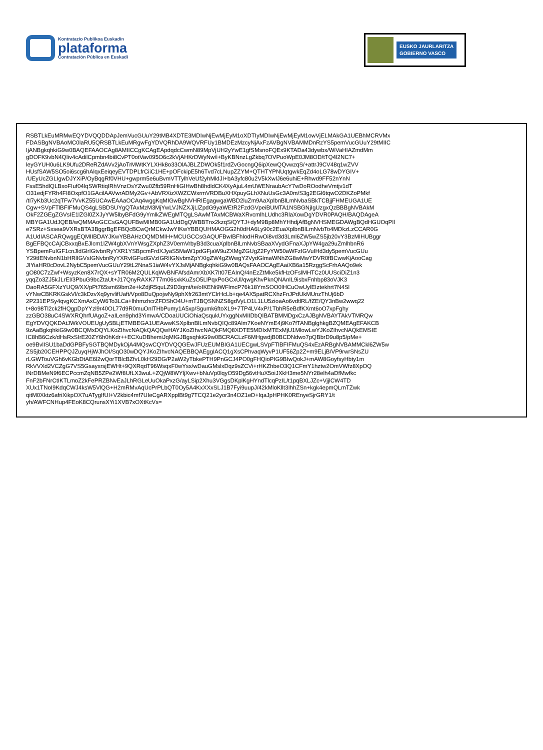Kontratazio Publikoa Euskadin
plataforma
Contratación Pública en Euskadi
EUSKO JAURLARITZA
GOBIERNO VASCO
RSBTLkEuMRMwEQYDVQQDDApJemVucGUuY29tMB4XDTE3MDIwNjEwMjEyM1oXDTIyMDIwNjEwMjEyM1owVjELMAkGA1UEBhMCRVMx
FDASBgNVBAoMC0laRU5QRSBTLkEuMRgwFgYDVQRhDA9WQVRFUy1BMDEzMzcyNjAxFzAVBgNVBAMMDnRzYS5pemVucGUuY29tMIIC
IjANBgkqhkiG9w0BAQEFAAOCAg8AMIICCgKCAgEApdqdcCwmN89MpVjUH2yYwE1gfSMsnoFQEx9KTADa43dywbx/WiVaHIAZmdMm
gDOFK9vbN4QIiv4cAdilCpmbn4bi8CvPT0otVav095O6c2kVjAHKrDWyNw/i+ByKBNnzLgZkbq7OVPuoWpE0JM8OD/tTQ4l2NC7+
leyGYUH0u6LK9Ufu2DReRZdAVv2jAoTrMWtKYLXHk8o33OlAJBLZDWOk5f1rdZvGocngQ6ipXewQQvwzqS/+attrJ9CV48q1wZVV
HUsfSAW5SO5oi6scg6hAlqxEeiqeyEVTDPLfrCiiC1HE+pOFckipE5h6Tvd7cLNupZZYM+QTHTYPNUqtgwkEqZd4oLG78wDYGIV+
/UEyUcZGLIgwDJYXiP/OyBqgRf0VHU+gwprm5e6uBvmVTTylhVeUf2yhMldJI+bA3yfc80u2V5kXwlJ6e6uhiE+Rhwd9FF52nYnN
FssE5hdlQLBxoFIuf04lqSWRtiqIRhVnzOsYZwu0Zfb59RnHiGIHwBh8hdldCK4XyAjuL4mUWENraubAcY7wDoROodheVmtjv1dT
O31edjFYRh4FI8OxpfO1GAcilAAVwrADMy2Gv+AbVRXizXWZCWxrmVRDBuXHXpuyGLhXNuUsGc3A0m/S3g2EGl6tqwO2DKZoPMkf
/tI7yKb3Uc2qTFw7VvKZ55UCAwEAAaOCAq4wggKqMIGwBgNVHRIEgagwgaWBD2luZm9AaXplbnBlLmNvbaSBkTCBjjFHMEUGA1UE
Cgw+SVpFTlBFIFMuQS4gLSBDSUYgQTAxMzM3MjYwLVJNZXJjLlZpdG9yaWEtR2FzdGVpeiBUMTA1NSBGNjIgUzgxQzBBBgNVBAkM
OkF2ZGEgZGVsIE1lZGl0ZXJyYW5lbyBFdG9yYmlkZWEgMTQgLSAwMTAxMCBWaXRvcmlhLUdhc3RlaXowDgYDVR0PAQH/BAQDAgeA
MBYGA1UdJQEB/wQMMAoGCCsGAQUFBwMIMB0GA1UdDgQWBBTnx2kzqS/QYTJ+dyM9Bp8MhYHhdjAfBgNVHSMEGDAWgBQdHGUOqPIl
e7SRz+Sxsea9VXRsBTA3BggrBgEFBQcBCwQrMCkwJwYIKwYBBQUHMAOGG2h0dHA6Ly90c2EuaXplbnBlLmNvbTo4MDkzLzCCAR0G
A1UdIASCARQwggEQMIIBDAYJKwYBBAHzOQMDMIH+MCUGCCsGAQUFBwIBFhlodHRwOi8vd3d3Lml6ZW5wZS5jb20vY3BzMIHUBggr
BgEFBQcCAjCBxxqBxEJlcm1lZW4gbXVnYWsgZXphZ3V0emVrbyB3d3cuaXplbnBlLmNvbSBaaXVydGFnaXJpYW4ga29uZmlhbnR6
YSBpemFuIGF1cnJldGlrIGtvbnRyYXR1YSBpcmFrdXJyaS5MaW1pdGFjaW9uZXMgZGUgZ2FyYW50aWFzIGVuIHd3dy5pemVucGUu
Y29tIENvbnN1bHRlIGVsIGNvbnRyYXRvIGFudGVzIGRlIGNvbmZpYXIgZW4gZWwgY2VydGlmaWNhZG8wMwYDVR0fBCwwKjAooCag
JIYiaHR0cDovL2NybC5pemVucGUuY29tL2NnaS1iaW4vYXJsMjANBgkqhkiG9w0BAQsFAAOCAgEAaiXB6a15RzggScFrhAAQo9ek
gO80C7zZwf+WsyzKen8X7rQX+sYTR06M2QULKqWvBNFAfsdAmrXbXK7It07EAInQ/4nEzZtMke5kfHzOFslMHTCz0UUSciDiZ1n3
yqqZo3ZJ5kJLrEl/3PbuG9bcZtaUt+J17QnyRAXK7T7m06sxkKuZsO5LlPqxPoGCxUl/qwgKhvPknQNAnIL9isbxFnhbp83oVJK3
DaoRA5GFXzYUQ9/XX/pPt765sm69bm2e+kZdjR5quLZ9D3qmt/te/oIKENi9WFlmcP76k18YmSOO0lHCuOwUylEIztekhrt7N4Sl
vYNwCBKRKGskVl/c3kDzvXq9yrvlifUaft/Vpo8DuQpojwNy9phXfr263mtYClrHcLb+qe4AX5patRCXhzFnJPdUkMUnzThUj6bD
2P231EPSy4qvgKCXmAxCyW6To3LCa+lhhmzhcrZFDShO4U+mTJBQSNNZS8gdVyLO1L1LU5zioaAo6vdtlRL/fZE/QY3nBw2wwq22
t+8o98Tl2ck2fHQgpDpYYzl9r40OL77d9R0muOnlTHbPumy1A5xp/Sgumk6ftoXL9+7TP4LV4xP/1TbhR5eBdfKXmt6oO7xpFghy
zzGBO38uC4SWXRQhrfUAgoZ+aILen9phd3YimwA/CDoaUUCiOhiaQsqukUYxggNxMIIDbQIBATBMMDgxCzAJBgNVBAYTAkVTMRQw
EgYDVQQKDAtJWkVOUEUgUy5BLjETMBEGA1UEAwwKSXplbnBlLmNvbQIQc89Alm7KoeNYmE4j9Ko7fTANBglghkgBZQMEAgEFAKCB
9zAaBgkqhkiG9w0BCQMxDQYLKoZIhvcNAQkQAQQwHAYJKoZIhvcNAQkFMQ8XDTE5MDIxMTExMjU1MlowLwYJKoZIhvcNAQkEMSIE
IC8hB6Czk/dHsRxSIrE20ZY6h0hKdr++ECXuDBhemiJqMIGJBgsqhkiG9w0BCRACLzF6MHgwdjB0BCDNdwo7pQBbrD9u8p5/pMe+
oe9BvlISU1baDdGPBFySGTBQMDykOjA4MQswCQYDVQQGEwJFUzEUMBIGA1UECgwLSVpFTlBFIFMuQS4xEzARBgNVBAMMCkl6ZW5w
ZS5jb20CEHPPQJZuyqHjWJhOI/SqO30wDQYJKoZIhvcNAQEBBQAEggIACQ1gXsCPhvaqWyvP1UF56Zp2Z+m9ELjB/VP9rwrSNsZU
rLGWTouVGh6vKGbDtAE6l2wQorTBlcBZfvL0kH29DG/P2aW2yTbkePTH9PnGCJ4PO0gFHQioPIG9BIwQokJ+mAW8GoyfsyHbty1m
RkVVXd2VCZgG7VS5GsayxrsjEWHt+9QXRqdT96WsqxF0wYsx/wDauGMslxDqz9sZCVi+rHKZhbeO3Q1CFmY1hztw2OmVWfz8XpOQ
lNrDBMeN9f6ECPccmZqNB5ZPe2Wf8UfLX3wuL+ZQjW8WYljXwv+bNuVp0lqyO59Dg56vtHuX5oiJXkH3me5NYr28elh4aDfMwfkc
FnF2bFNrCtIKTLmoZ2kFePRZBNvEaJLhRGLeUuOkaPxzG/ayLSip2Xhu3VGgsDKplKgHYndTlcqPzIL/t1pqBXLJZc+VjjlCW4TD
XUx1TNoI9KdqCWJ4ksW5VlQG+H2mRMvAqUcPrPLbQT0Oy5A4KxXXxSLJ1B7Fyi9uupJ/42kMloKllt3IhhZSn+kgk4epmQLmTZwk
qitM0Xktz6afriXikpOX7uATygIfUI+V2kbic4mf7UIeCgARXpplBt9g7TCQ21e2yor3n4OZ1eD+IqaJpHPHK0REnyeSjrGRY1/t
yh/AWFCNHup4FEoK8CQrunsXYi1XVB7xOXtKcVs=